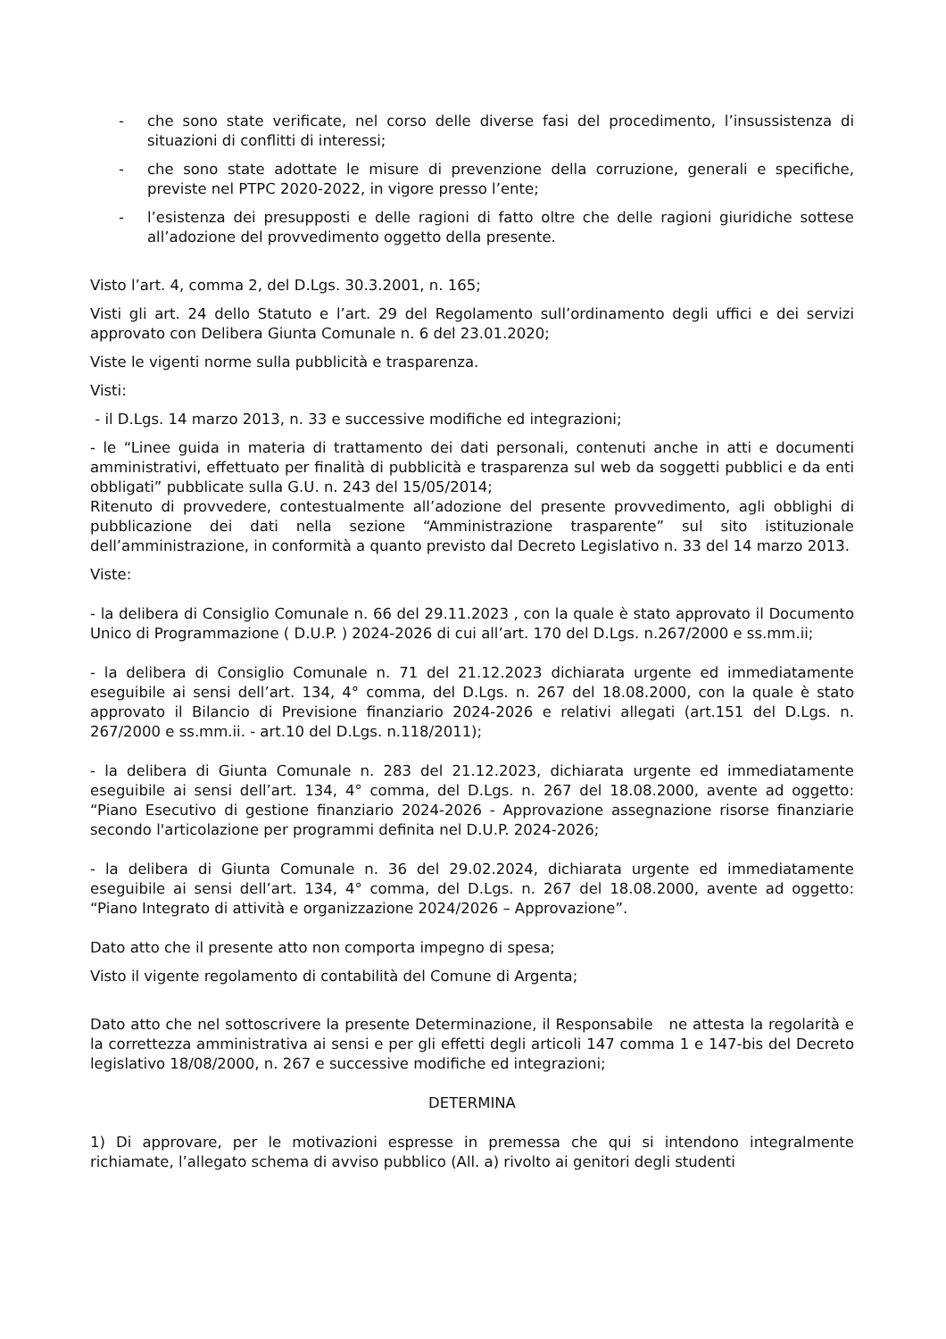- che sono state verificate, nel corso delle diverse fasi del procedimento, l’insussistenza di situazioni di conflitti di interessi;
- che sono state adottate le misure di prevenzione della corruzione, generali e specifiche, previste nel PTPC 2020-2022, in vigore presso l’ente;
- l’esistenza dei presupposti e delle ragioni di fatto oltre che delle ragioni giuridiche sottese all’adozione del provvedimento oggetto della presente.
Visto l’art. 4, comma 2, del D.Lgs. 30.3.2001, n. 165;
Visti gli art. 24 dello Statuto e l’art. 29 del Regolamento sull’ordinamento degli uffici e dei servizi approvato con Delibera Giunta Comunale n. 6 del 23.01.2020;
Viste le vigenti norme sulla pubblicità e trasparenza.
Visti:
- il D.Lgs. 14 marzo 2013, n. 33 e successive modifiche ed integrazioni;
- le “Linee guida in materia di trattamento dei dati personali, contenuti anche in atti e documenti amministrativi, effettuato per finalità di pubblicità e trasparenza sul web da soggetti pubblici e da enti obbligati” pubblicate sulla G.U. n. 243 del 15/05/2014;
Ritenuto di provvedere, contestualmente all’adozione del presente provvedimento, agli obblighi di pubblicazione dei dati nella sezione “Amministrazione trasparente” sul sito istituzionale dell’amministrazione, in conformità a quanto previsto dal Decreto Legislativo n. 33 del 14 marzo 2013.
Viste:
- la delibera di Consiglio Comunale n. 66 del 29.11.2023 , con la quale è stato approvato il Documento Unico di Programmazione ( D.U.P. ) 2024-2026 di cui all’art. 170 del D.Lgs. n.267/2000 e ss.mm.ii;
- la delibera di Consiglio Comunale n. 71 del 21.12.2023 dichiarata urgente ed immediatamente eseguibile ai sensi dell’art. 134, 4° comma, del D.Lgs. n. 267 del 18.08.2000, con la quale è stato approvato il Bilancio di Previsione finanziario 2024-2026 e relativi allegati (art.151 del D.Lgs. n. 267/2000 e ss.mm.ii. - art.10 del D.Lgs. n.118/2011);
- la delibera di Giunta Comunale n. 283 del 21.12.2023, dichiarata urgente ed immediatamente eseguibile ai sensi dell’art. 134, 4° comma, del D.Lgs. n. 267 del 18.08.2000, avente ad oggetto: “Piano Esecutivo di gestione finanziario 2024-2026 - Approvazione assegnazione risorse finanziarie secondo l'articolazione per programmi definita nel D.U.P. 2024-2026;
- la delibera di Giunta Comunale n. 36 del 29.02.2024, dichiarata urgente ed immediatamente eseguibile ai sensi dell’art. 134, 4° comma, del D.Lgs. n. 267 del 18.08.2000, avente ad oggetto: “Piano Integrato di attività e organizzazione 2024/2026 – Approvazione”.
Dato atto che il presente atto non comporta impegno di spesa;
Visto il vigente regolamento di contabilità del Comune di Argenta;
Dato atto che nel sottoscrivere la presente Determinazione, il Responsabile ne attesta la regolarità e la correttezza amministrativa ai sensi e per gli effetti degli articoli 147 comma 1 e 147-bis del Decreto legislativo 18/08/2000, n. 267 e successive modifiche ed integrazioni;
DETERMINA
1) Di approvare, per le motivazioni espresse in premessa che qui si intendono integralmente richiamate, l’allegato schema di avviso pubblico (All. a) rivolto ai genitori degli studenti